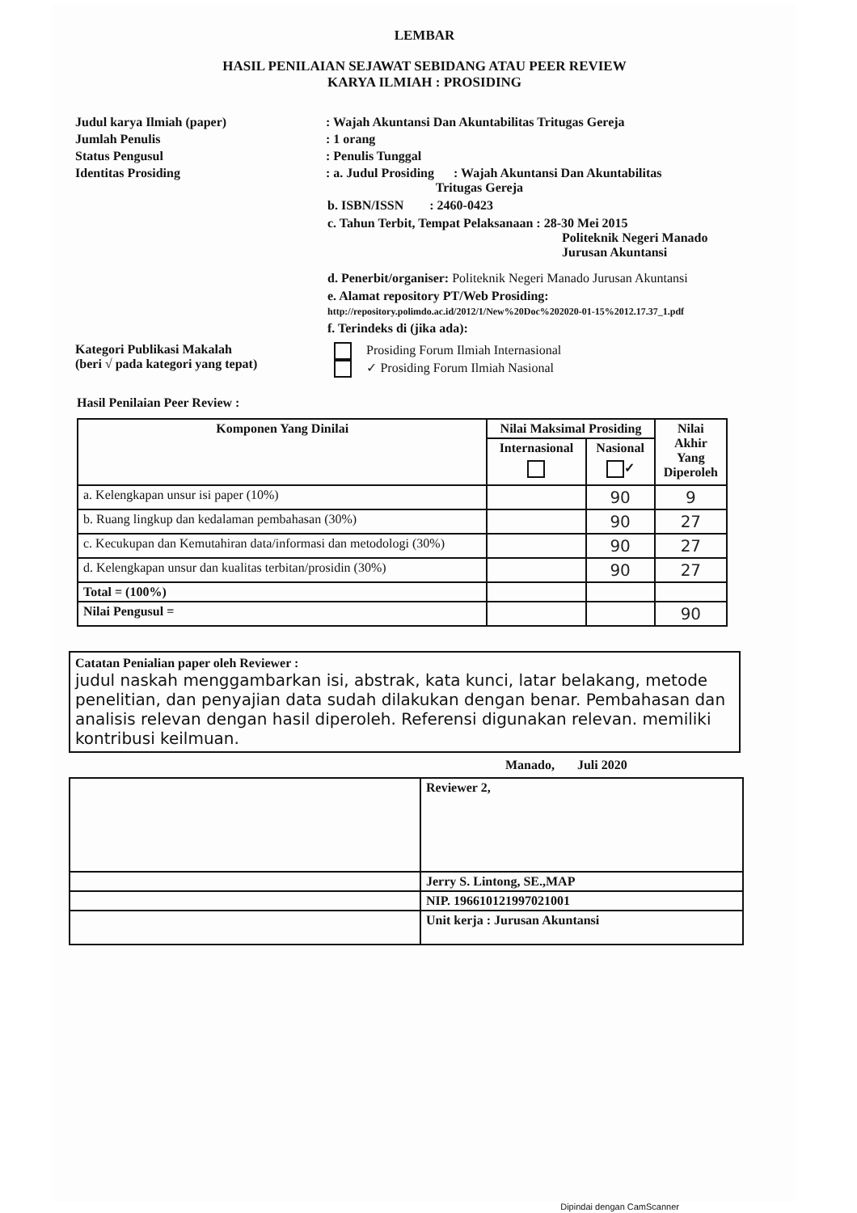LEMBAR
HASIL PENILAIAN SEJAWAT SEBIDANG ATAU PEER REVIEW
KARYA ILMIAH : PROSIDING
Judul karya Ilmiah (paper) : Wajah Akuntansi Dan Akuntabilitas Tritugas Gereja
Jumlah Penulis : 1 orang
Status Pengusul : Penulis Tunggal
Identitas Prosiding : a. Judul Prosiding : Wajah Akuntansi Dan Akuntabilitas
Tritugas Gereja
b. ISBN/ISSN : 2460-0423
c. Tahun Terbit, Tempat Pelaksanaan : 28-30 Mei 2015
Politeknik Negeri Manado
Jurusan Akuntansi
d. Penerbit/organiser: Politeknik Negeri Manado Jurusan Akuntansi
e. Alamat repository PT/Web Prosiding: http://repository.polimdo.ac.id/2012/1/New%20Doc%202020-01-15%2012.17.37_1.pdf
f. Terindeks di (jika ada):
Kategori Publikasi Makalah
(beri √ pada kategori yang tepat)
Prosiding Forum Ilmiah Internasional
✓ Prosiding Forum Ilmiah Nasional
Hasil Penilaian Peer Review :
| Komponen Yang Dinilai | Nilai Maksimal Prosiding | | Nilai Akhir Yang Diperoleh |
| --- | --- | --- | --- |
| | Internasional | Nasional ✓ | |
| a. Kelengkapan unsur isi paper (10%) | | 90 | 9 |
| b. Ruang lingkup dan kedalaman pembahasan (30%) | | 90 | 27 |
| c. Kecukupan dan Kemutahiran data/informasi dan metodologi (30%) | | 90 | 27 |
| d. Kelengkapan unsur dan kualitas terbitan/prosidin (30%) | | 90 | 27 |
| Total = (100%) | | | |
| Nilai Pengusul = | | | 90 |
Catatan Penialian paper oleh Reviewer :
judul naskah menggambarkan isi, abstrak, kata kunci, latar belakang, metode penelitian, dan penyajian data sudah dilakukan dengan benar. Pembahasan dan analisis relevan dengan hasil diperoleh. Referensi digunakan relevan. memiliki kontribusi keilmuan.
Manado, Juli 2020
| | Reviewer 2, |
| | Jerry S. Lintong, SE.,MAP |
| | NIP. 196610121997021001 |
| | Unit kerja : Jurusan Akuntansi |
Dipindai dengan CamScanner